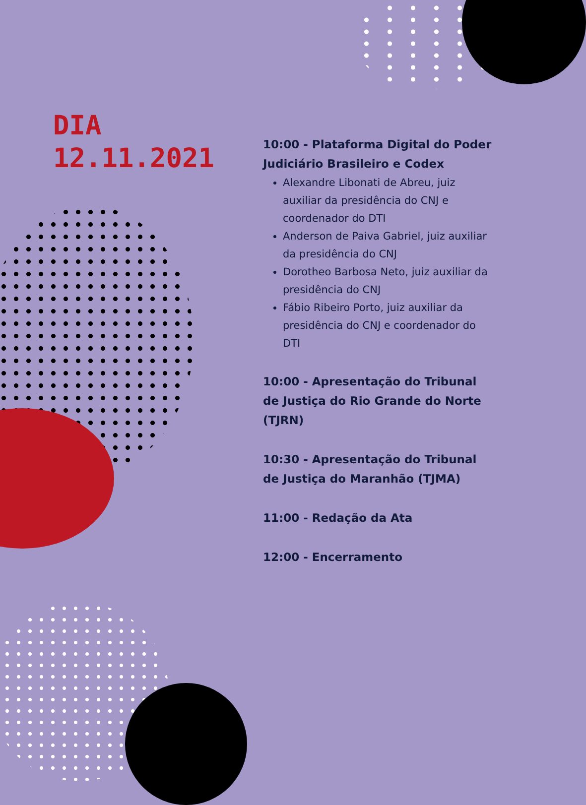DIA
12.11.2021
10:00 - Plataforma Digital do Poder Judiciário Brasileiro e Codex
Alexandre Libonati de Abreu, juiz auxiliar da presidência do CNJ e coordenador do DTI
Anderson de Paiva Gabriel, juiz auxiliar da presidência do CNJ
Dorotheo Barbosa Neto, juiz auxiliar da presidência do CNJ
Fábio Ribeiro Porto, juiz auxiliar da presidência do CNJ e coordenador do DTI
10:00 - Apresentação do Tribunal de Justiça do Rio Grande do Norte (TJRN)
10:30 - Apresentação do Tribunal de Justiça do Maranhão (TJMA)
11:00 - Redação da Ata
12:00 - Encerramento